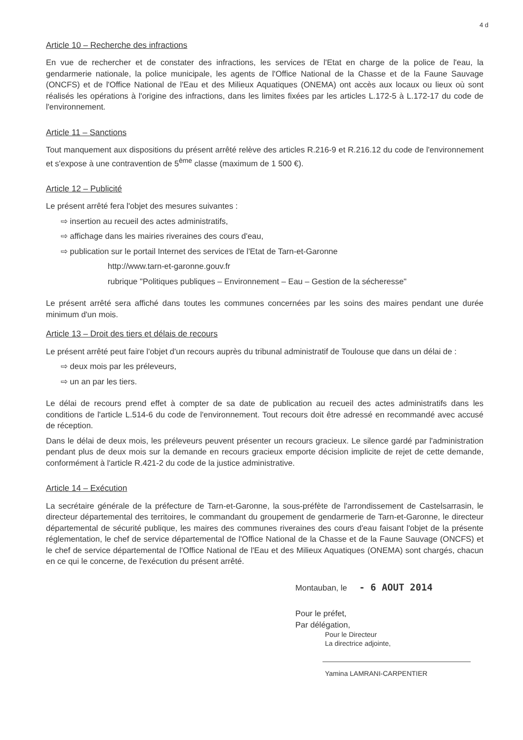4 d
Article 10 – Recherche des infractions
En vue de rechercher et de constater des infractions, les services de l'Etat en charge de la police de l'eau, la gendarmerie nationale, la police municipale, les agents de l'Office National de la Chasse et de la Faune Sauvage (ONCFS) et de l'Office National de l'Eau et des Milieux Aquatiques (ONEMA) ont accès aux locaux ou lieux où sont réalisés les opérations à l'origine des infractions, dans les limites fixées par les articles L.172-5 à L.172-17 du code de l'environnement.
Article 11 – Sanctions
Tout manquement aux dispositions du présent arrêté relève des articles R.216-9 et R.216.12 du code de l'environnement et s'expose à une contravention de 5<sup>ème</sup> classe (maximum de 1 500 €).
Article 12 – Publicité
Le présent arrêté fera l'objet des mesures suivantes :
⇨ insertion au recueil des actes administratifs,
⇨ affichage dans les mairies riveraines des cours d'eau,
⇨ publication sur le portail Internet des services de l'Etat de Tarn-et-Garonne
http://www.tarn-et-garonne.gouv.fr
rubrique "Politiques publiques – Environnement – Eau – Gestion de la sécheresse"
Le présent arrêté sera affiché dans toutes les communes concernées par les soins des maires pendant une durée minimum d'un mois.
Article 13 – Droit des tiers et délais de recours
Le présent arrêté peut faire l'objet d'un recours auprès du tribunal administratif de Toulouse que dans un délai de :
⇨ deux mois par les préleveurs,
⇨ un an par les tiers.
Le délai de recours prend effet à compter de sa date de publication au recueil des actes administratifs dans les conditions de l'article L.514-6 du code de l'environnement. Tout recours doit être adressé en recommandé avec accusé de réception.
Dans le délai de deux mois, les préleveurs peuvent présenter un recours gracieux. Le silence gardé par l'administration pendant plus de deux mois sur la demande en recours gracieux emporte décision implicite de rejet de cette demande, conformément à l'article R.421-2 du code de la justice administrative.
Article 14 – Exécution
La secrétaire générale de la préfecture de Tarn-et-Garonne, la sous-préfète de l'arrondissement de Castelsarrasin, le directeur départemental des territoires, le commandant du groupement de gendarmerie de Tarn-et-Garonne, le directeur départemental de sécurité publique, les maires des communes riveraines des cours d'eau faisant l'objet de la présente réglementation, le chef de service départemental de l'Office National de la Chasse et de la Faune Sauvage (ONCFS) et le chef de service départemental de l'Office National de l'Eau et des Milieux Aquatiques (ONEMA) sont chargés, chacun en ce qui le concerne, de l'exécution du présent arrêté.
Montauban, le - 6 AOUT 2014
Pour le préfet,
Par délégation,
Pour le Directeur
La directrice adjointe,
Yamina LAMRANI-CARPENTIER